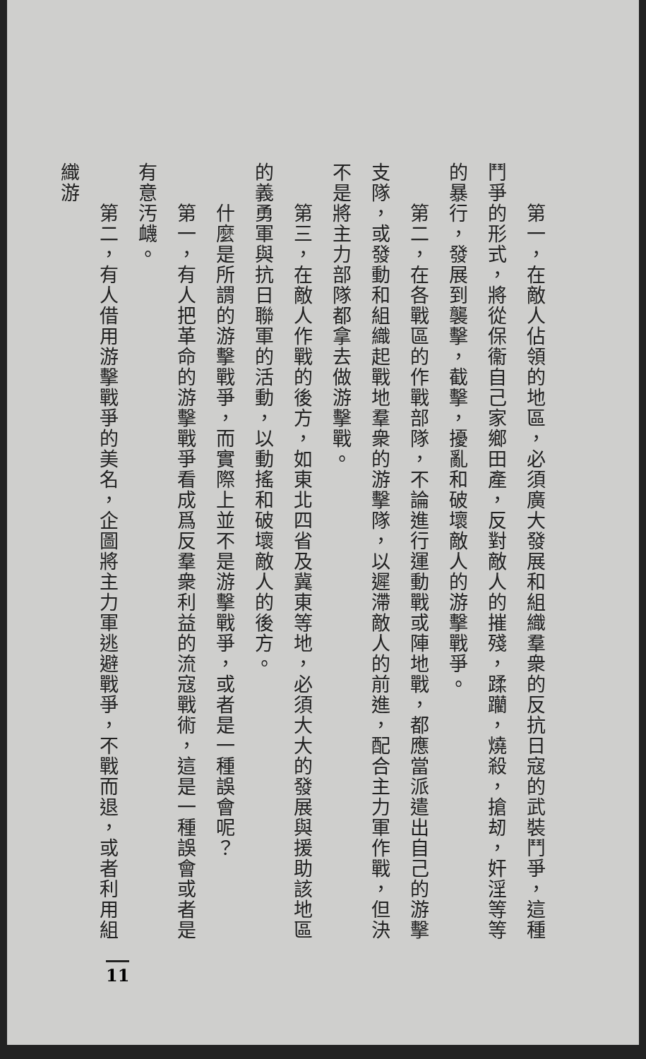第一，在敵人佔領的地區，必須廣大發展和組織羣衆的反抗日寇的武裝鬥爭，這種鬥爭的形式，將從保衞自己家鄉田產，反對敵人的摧殘，蹂躪，燒殺，搶刼，奸淫等等的暴行，發展到襲擊，截擊，擾亂和破壞敵人的游擊戰爭。
　　第二，在各戰區的作戰部隊，不論進行運動戰或陣地戰，都應當派遣出自己的游擊支隊，或發動和組織起戰地羣衆的游擊隊，以遲滯敵人的前進，配合主力軍作戰，但決不是將主力部隊都拿去做游擊戰。
　　第三，在敵人作戰的後方，如東北四省及冀東等地，必須大大的發展與援助該地區的義勇軍與抗日聯軍的活動，以動搖和破壞敵人的後方。
　　什麼是所謂的游擊戰爭，而實際上並不是游擊戰爭，或者是一種誤會呢？
　　第一，有人把革命的游擊戰爭看成爲反羣衆利益的流寇戰術，這是一種誤會或者是有意汚衊。
　　第二，有人借用游擊戰爭的美名，企圖將主力軍逃避戰爭，不戰而退，或者利用組織游
11